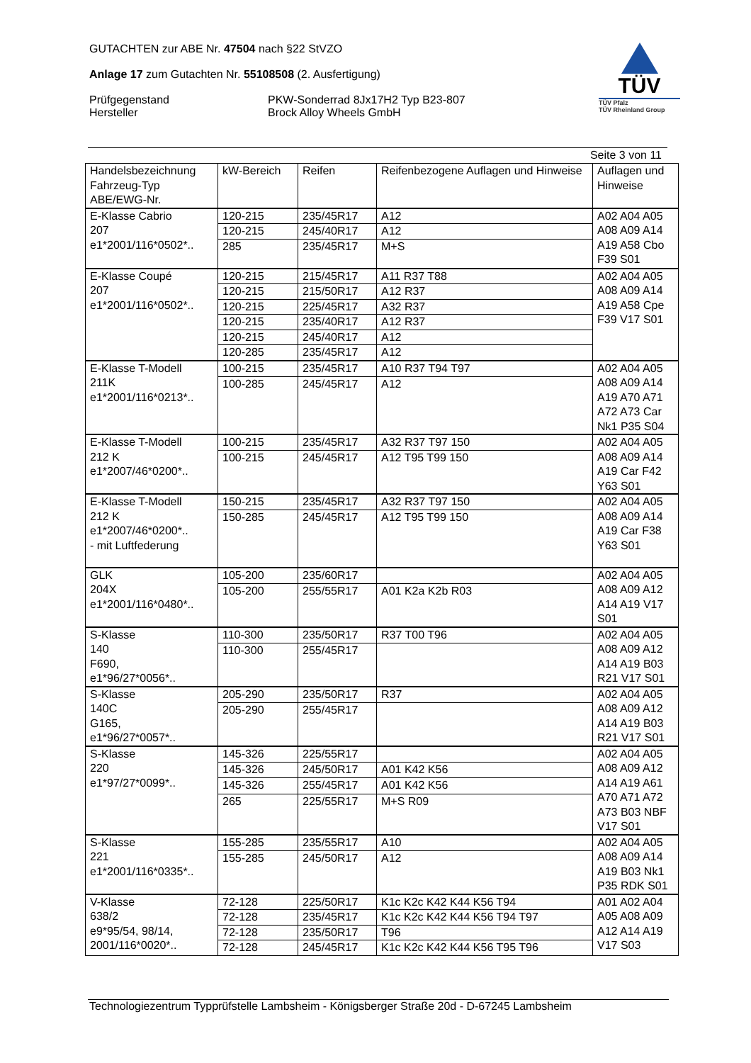GUTACHTEN zur ABE Nr. 47504 nach §22 StVZO
Anlage 17 zum Gutachten Nr. 55108508 (2. Ausfertigung)
Prüfgegenstand
Hersteller
PKW-Sonderrad 8Jx17H2 Typ B23-807
Brock Alloy Wheels GmbH
TÜV
TÜV Pfalz
TÜV Rheinland Group
Seite 3 von 11
| Handelsbezeichnung Fahrzeug-Typ ABE/EWG-Nr. | kW-Bereich | Reifen | Reifenbezogene Auflagen und Hinweise | Auflagen und Hinweise |
| --- | --- | --- | --- | --- |
| E-Klasse Cabrio 207 e1*2001/116*0502*.. | 120-215 | 235/45R17 | A12 | A02 A04 A05 A08 A09 A14 A19 A58 Cbo F39 S01 |
| | 120-215 | 245/40R17 | A12 | |
| | 285 | 235/45R17 | M+S | |
| E-Klasse Coupé 207 e1*2001/116*0502*.. | 120-215 | 215/45R17 | A11 R37 T88 | A02 A04 A05 A08 A09 A14 A19 A58 Cpe F39 V17 S01 |
| | 120-215 | 215/50R17 | A12 R37 | |
| | 120-215 | 225/45R17 | A32 R37 | |
| | 120-215 | 235/40R17 | A12 R37 | |
| | 120-215 | 245/40R17 | A12 | |
| | 120-285 | 235/45R17 | A12 | |
| E-Klasse T-Modell 211K e1*2001/116*0213*.. | 100-215 | 235/45R17 | A10 R37 T94 T97 | A02 A04 A05 A08 A09 A14 A19 A70 A71 A72 A73 Car Nk1 P35 S04 |
| | 100-285 | 245/45R17 | A12 | |
| E-Klasse T-Modell 212 K e1*2007/46*0200*.. | 100-215 | 235/45R17 | A32 R37 T97 150 | A02 A04 A05 A08 A09 A14 A19 Car F42 Y63 S01 |
| | 100-215 | 245/45R17 | A12 T95 T99 150 | |
| E-Klasse T-Modell 212 K e1*2007/46*0200*.. - mit Luftfederung | 150-215 | 235/45R17 | A32 R37 T97 150 | A02 A04 A05 A08 A09 A14 A19 Car F38 Y63 S01 |
| | 150-285 | 245/45R17 | A12 T95 T99 150 | |
| GLK 204X e1*2001/116*0480*.. | 105-200 | 235/60R17 | | A02 A04 A05 A08 A09 A12 A14 A19 V17 S01 |
| | 105-200 | 255/55R17 | A01 K2a K2b R03 | |
| S-Klasse 140 F690, e1*96/27*0056*.. | 110-300 | 235/50R17 | R37 T00 T96 | A02 A04 A05 A08 A09 A12 A14 A19 B03 R21 V17 S01 |
| | 110-300 | 255/45R17 | | |
| S-Klasse 140C G165, e1*96/27*0057*.. | 205-290 | 235/50R17 | R37 | A02 A04 A05 A08 A09 A12 A14 A19 B03 R21 V17 S01 |
| | 205-290 | 255/45R17 | | |
| S-Klasse 220 e1*97/27*0099*.. | 145-326 | 225/55R17 | | A02 A04 A05 A08 A09 A12 A14 A19 A61 A70 A71 A72 A73 B03 NBF V17 S01 |
| | 145-326 | 245/50R17 | A01 K42 K56 | |
| | 145-326 | 255/45R17 | A01 K42 K56 | |
| | 265 | 225/55R17 | M+S R09 | |
| S-Klasse 221 e1*2001/116*0335*.. | 155-285 | 235/55R17 | A10 | A02 A04 A05 A08 A09 A14 A19 B03 Nk1 P35 RDK S01 |
| | 155-285 | 245/50R17 | A12 | |
| V-Klasse 638/2 e9*95/54, 98/14, 2001/116*0020*.. | 72-128 | 225/50R17 | K1c K2c K42 K44 K56 T94 | A01 A02 A04 A05 A08 A09 A12 A14 A19 V17 S03 |
| | 72-128 | 235/45R17 | K1c K2c K42 K44 K56 T94 T97 | |
| | 72-128 | 235/50R17 | T96 | |
| | 72-128 | 245/45R17 | K1c K2c K42 K44 K56 T95 T96 | |
Technologiezentrum Typprüfstelle Lambsheim - Königsberger Straße 20d - D-67245 Lambsheim